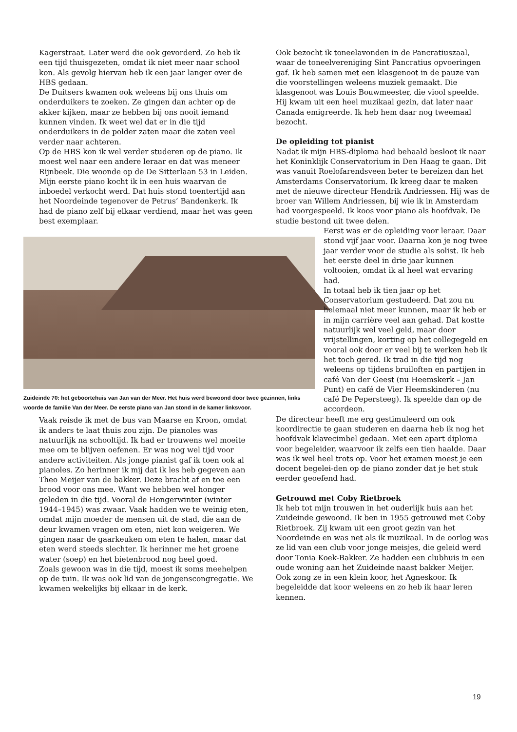Kagerstraat. Later werd die ook gevorderd. Zo heb ik een tijd thuisgezeten, omdat ik niet meer naar school kon. Als gevolg hiervan heb ik een jaar langer over de HBS gedaan.
De Duitsers kwamen ook weleens bij ons thuis om onderduikers te zoeken. Ze gingen dan achter op de akker kijken, maar ze hebben bij ons nooit iemand kunnen vinden. Ik weet wel dat er in die tijd onderduikers in de polder zaten maar die zaten veel verder naar achteren.
Op de HBS kon ik wel verder studeren op de piano. Ik moest wel naar een andere leraar en dat was meneer Rijnbeek. Die woonde op de De Sitterlaan 53 in Leiden.
Mijn eerste piano kocht ik in een huis waarvan de inboedel verkocht werd. Dat huis stond toen­tertijd aan het Noordeinde tegenover de Petrus’ Bandenkerk. Ik had de piano zelf bij elkaar verdiend, maar het was geen best exemplaar.
Zuideinde 70: het geboortehuis van Jan van der Meer. Het huis werd bewoond door twee gezinnen, links woorde de familie Van der Meer. De eerste piano van Jan stond in de kamer linksvoor.
Vaak reisde ik met de bus van Maarse en Kroon, omdat ik anders te laat thuis zou zijn. De piano­les was natuurlijk na schooltijd. Ik had er trouwens wel moeite mee om te blijven oefenen. Er was nog wel tijd voor andere activiteiten. Als jonge pianist gaf ik toen ook al pianoles. Zo herinner ik mij dat ik les heb gegeven aan Theo Meijer van de bakker. Deze bracht af en toe een brood voor ons mee. Want we hebben wel honger geleden in die tijd. Vooral de Hongerwinter (winter 1944–1945) was zwaar. Vaak hadden we te weinig eten, omdat mijn moeder de mensen uit de stad, die aan de deur kwamen vragen om eten, niet kon weigeren. We gingen naar de gaar­keuken om eten te halen, maar dat eten werd steeds slechter. Ik herinner me het groene water (soep) en het bietenbrood nog heel goed.
Zoals gewoon was in die tijd, moest ik soms meehelpen op de tuin. Ik was ook lid van de jongenscongregatie. We kwamen wekelijks bij elkaar in de kerk.
Ook bezocht ik toneelavonden in de Pancratius­zaal, waar de toneelvereniging Sint Pancratius opvoeringen gaf. Ik heb samen met een klas­genoot in de pauze van die voorstellingen weleens muziek gemaakt. Die klasgenoot was Louis Bouwmeester, die viool speelde. Hij kwam uit een heel muzikaal gezin, dat later naar Canada emi­greerde. Ik heb hem daar nog tweemaal bezocht.
De opleiding tot pianist
Nadat ik mijn HBS-diploma had behaald besloot ik naar het Koninklijk Conservatorium in Den Haag te gaan. Dit was vanuit Roelofarendsveen beter te bereizen dan het Amsterdams Conservatorium. Ik kreeg daar te maken met de nieuwe directeur Hendrik Andriessen. Hij was de broer van Willem Andriessen, bij wie ik in Amsterdam had voorgespeeld. Ik koos voor piano als hoofdvak. De studie bestond uit twee delen.
Eerst was er de opleiding voor leraar. Daar stond vijf jaar voor. Daarna kon je nog twee jaar verder voor de studie als solist. Ik heb het eerste deel in drie jaar kunnen voltooien, omdat ik al heel wat ervaring had.
In totaal heb ik tien jaar op het Conservatorium gestudeerd. Dat zou nu helemaal niet meer kunnen, maar ik heb er in mijn carrière veel aan gehad. Dat kostte natuurlijk wel veel geld, maar door vrijstellingen, korting op het collegegeld en vooral ook door er veel bij te werken heb ik het toch gered. Ik trad in die tijd nog weleens op tijdens bruiloften en partijen in café Van der Geest (nu Heemskerk – Jan Punt) en café de Vier Heems­kinderen (nu café De Pepersteeg). Ik speelde dan op de accordeon.
De directeur heeft me erg gestimuleerd om ook koordirectie te gaan studeren en daarna heb ik nog het hoofdvak klavecimbel gedaan. Met een apart diploma voor begeleider, waarvoor ik zelfs een tien haalde. Daar was ik wel heel trots op. Voor het examen moest je een docent begelei-den op de piano zonder dat je het stuk eerder geoefend had.
Getrouwd met Coby Rietbroek
Ik heb tot mijn trouwen in het ouderlijk huis aan het Zuideinde gewoond. Ik ben in 1955 getrouwd met Coby Rietbroek. Zij kwam uit een groot gezin van het Noordeinde en was net als ik muzikaal. In de oorlog was ze lid van een club voor jonge meisjes, die geleid werd door Tonia Koek-Bakker. Ze hadden een clubhuis in een oude woning aan het Zuideinde naast bakker Meijer. Ook zong ze in een klein koor, het Agneskoor. Ik begeleidde dat koor weleens en zo heb ik haar leren kennen.
19